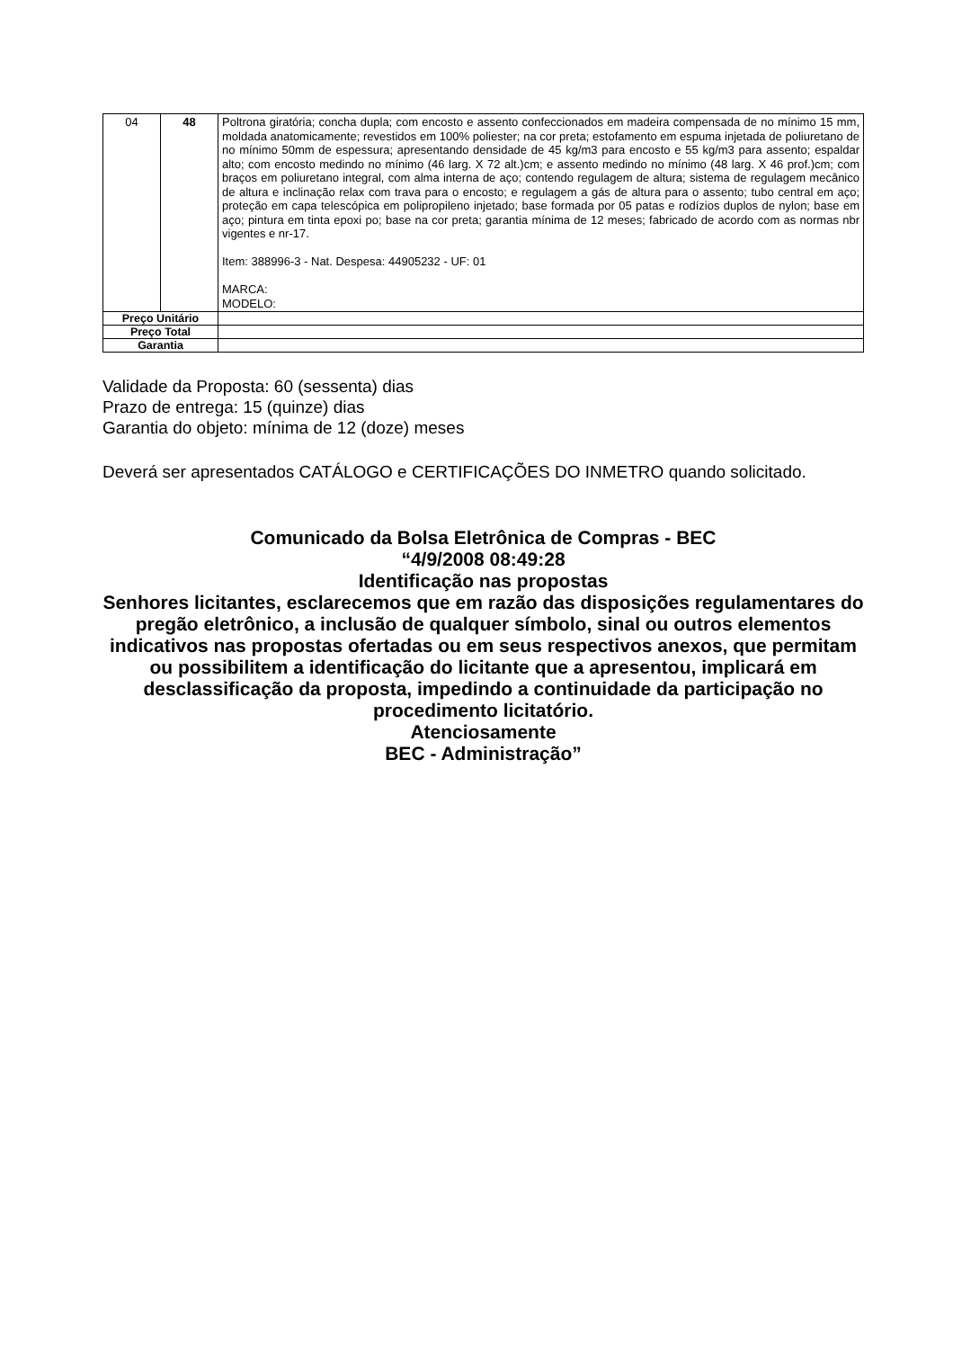| 04 | 48 | Poltrona giratória; concha dupla; com encosto e assento confeccionados em madeira compensada de no mínimo 15 mm, moldada anatomicamente; revestidos em 100% poliester; na cor preta; estofamento em espuma injetada de poliuretano de no mínimo 50mm de espessura; apresentando densidade de 45 kg/m3 para encosto e 55 kg/m3 para assento; espaldar alto; com encosto medindo no mínimo (46 larg. X 72 alt.)cm; e assento medindo no mínimo (48 larg. X 46 prof.)cm; com braços em poliuretano integral, com alma interna de aço; contendo regulagem de altura; sistema de regulagem mecânico de altura e inclinação relax com trava para o encosto; e regulagem a gás de altura para o assento; tubo central em aço; proteção em capa telescópica em polipropileno injetado; base formada por 05 patas e rodízios duplos de nylon; base em aço; pintura em tinta epoxi po; base na cor preta; garantia mínima de 12 meses; fabricado de acordo com as normas nbr vigentes e nr-17. Item: 388996-3 - Nat. Despesa: 44905232 - UF: 01 MARCA: MODELO: |
| Preço Unitário | | |
| Preço Total | | |
| Garantia | | |
Validade da Proposta: 60 (sessenta) dias
Prazo de entrega: 15 (quinze) dias
Garantia do objeto: mínima de 12 (doze) meses
Deverá ser apresentados CATÁLOGO e CERTIFICAÇÕES DO INMETRO quando solicitado.
Comunicado da Bolsa Eletrônica de Compras - BEC
“4/9/2008 08:49:28
Identificação nas propostas
Senhores licitantes, esclarecemos que em razão das disposições regulamentares do pregão eletrônico, a inclusão de qualquer símbolo, sinal ou outros elementos indicativos nas propostas ofertadas ou em seus respectivos anexos, que permitam ou possibilitem a identificação do licitante que a apresentou, implicará em desclassificação da proposta, impedindo a continuidade da participação no procedimento licitatório.
Atenciosamente
BEC - Administração”